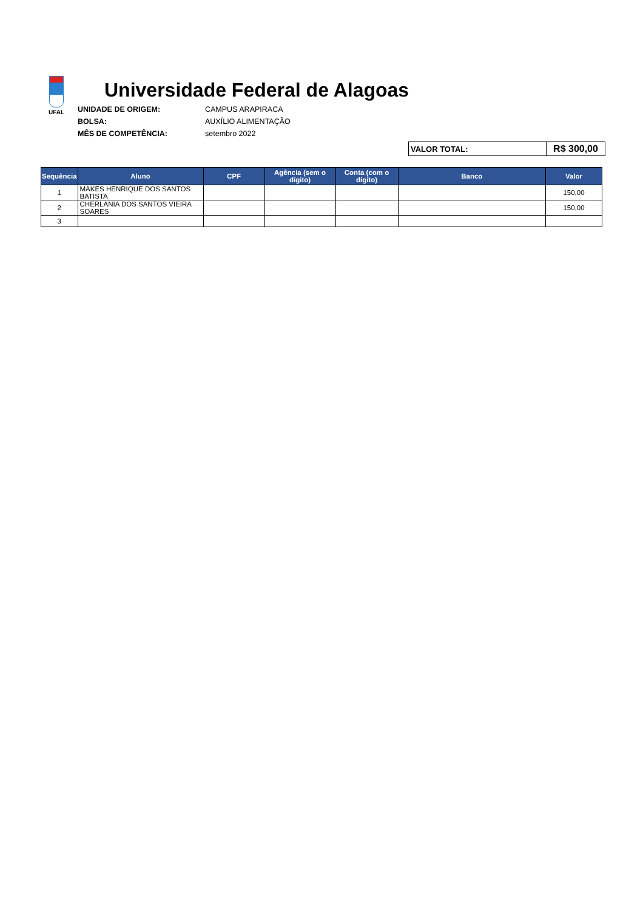UFAL
Universidade Federal de Alagoas
UNIDADE DE ORIGEM: CAMPUS ARAPIRACA BOLSA: AUXÍLIO ALIMENTAÇÃO MÊS DE COMPETÊNCIA: setembro 2022
| VALOR TOTAL: | R$ 300,00 |
| Sequência | Aluno | CPF | Agência (sem o dígito) | Conta (com o dígito) | Banco | Valor |
| --- | --- | --- | --- | --- | --- | --- |
| 1 | MAKES HENRIQUE DOS SANTOS BATISTA | | | | | 150,00 |
| 2 | CHERLANIA DOS SANTOS VIEIRA SOARES | | | | | 150,00 |
| 3 | | | | | | |